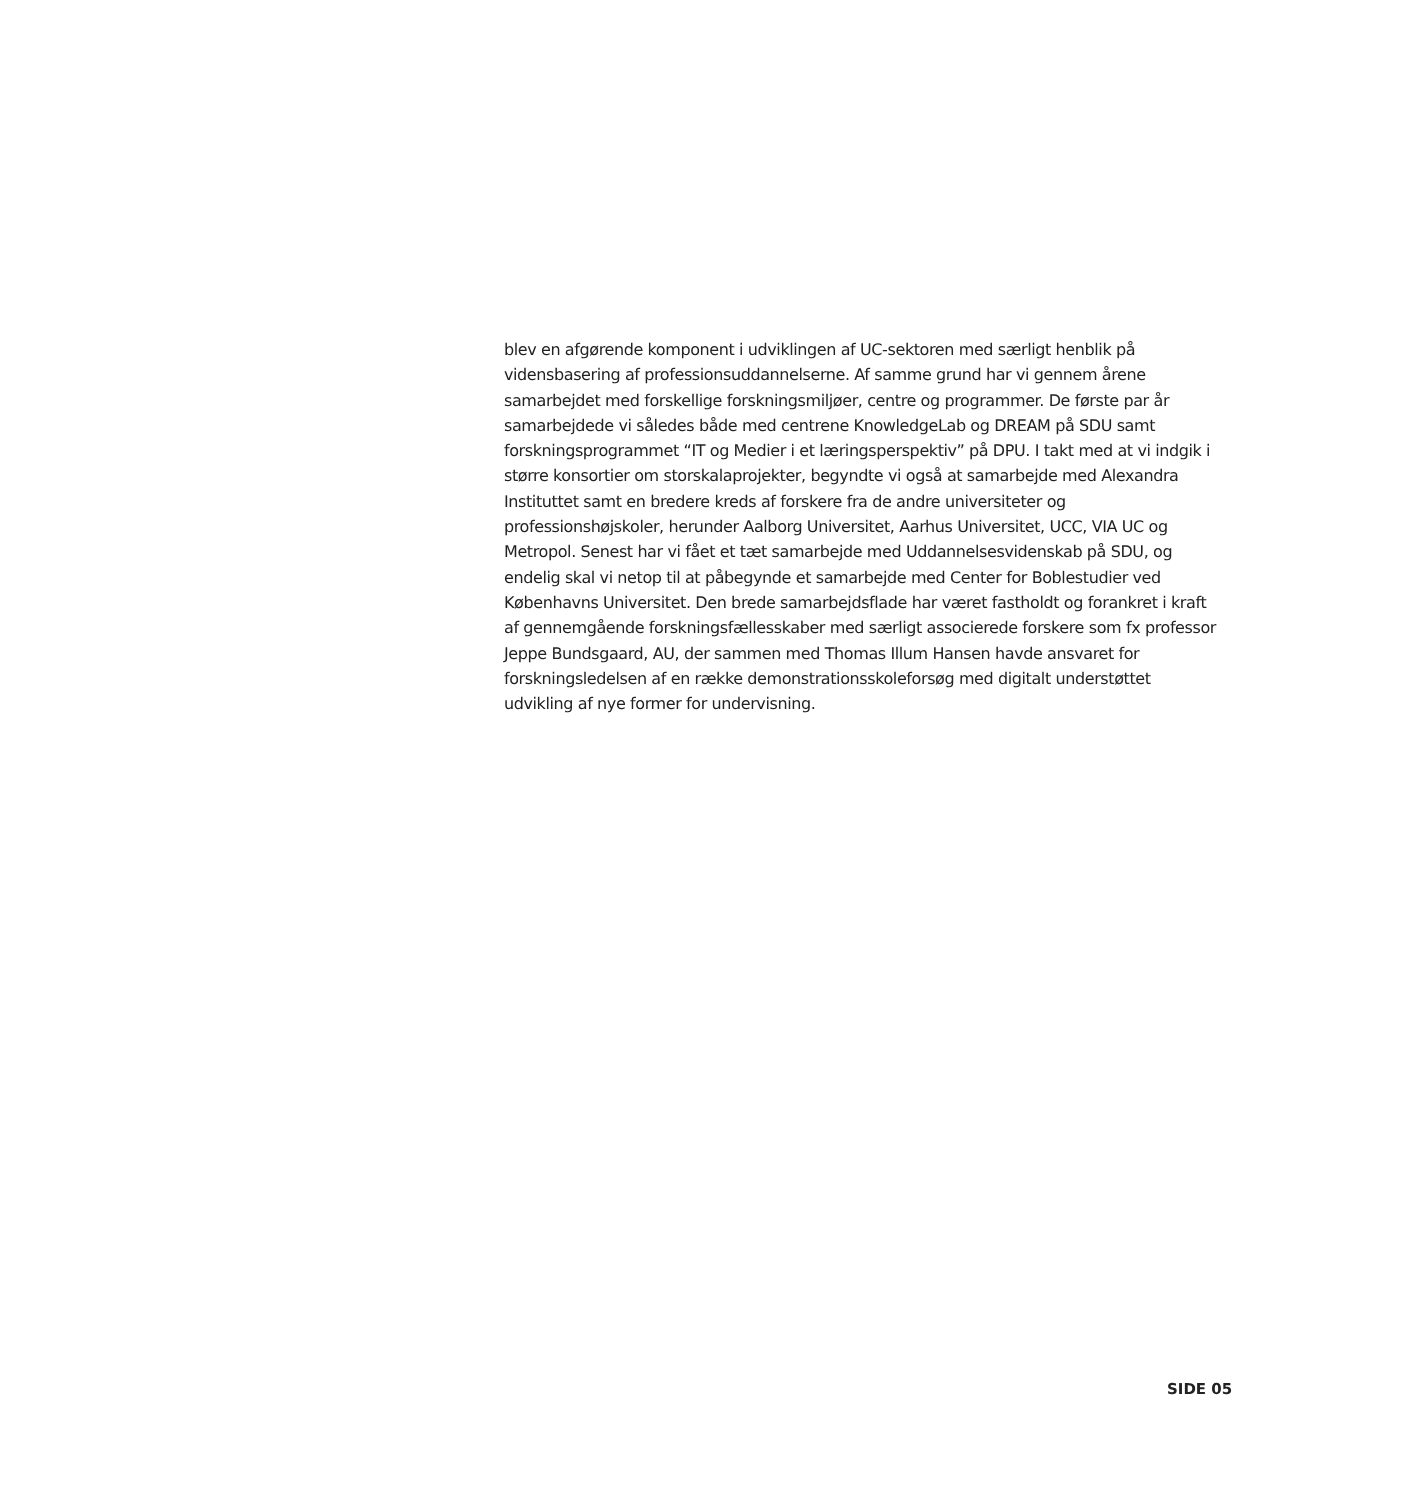blev en afgørende komponent i udviklingen af UC-sektoren med særligt henblik på vidensbasering af professionsuddannelserne. Af samme grund har vi gennem årene samarbejdet med forskellige forskningsmiljøer, centre og programmer. De første par år samarbejdede vi således både med centrene KnowledgeLab og DREAM på SDU samt forskningsprogrammet “IT og Medier i et læringsperspektiv” på DPU. I takt med at vi indgik i større konsortier om storskalaprojekter, begyndte vi også at samarbejde med Alexandra Instituttet samt en bredere kreds af forskere fra de andre universiteter og professionshøjskoler, herunder Aalborg Universitet, Aarhus Universitet, UCC, VIA UC og Metropol. Senest har vi fået et tæt samarbejde med Uddannelsesvidenskab på SDU, og endelig skal vi netop til at påbegynde et samarbejde med Center for Boblestudier ved Københavns Universitet. Den brede samarbejdsflade har været fastholdt og forankret i kraft af gennemgående forskningsfællesskaber med særligt associerede forskere som fx professor Jeppe Bundsgaard, AU, der sammen med Thomas Illum Hansen havde ansvaret for forskningsledelsen af en række demonstrationsskoleforsøg med digitalt understøttet udvikling af nye former for undervisning.
SIDE 05